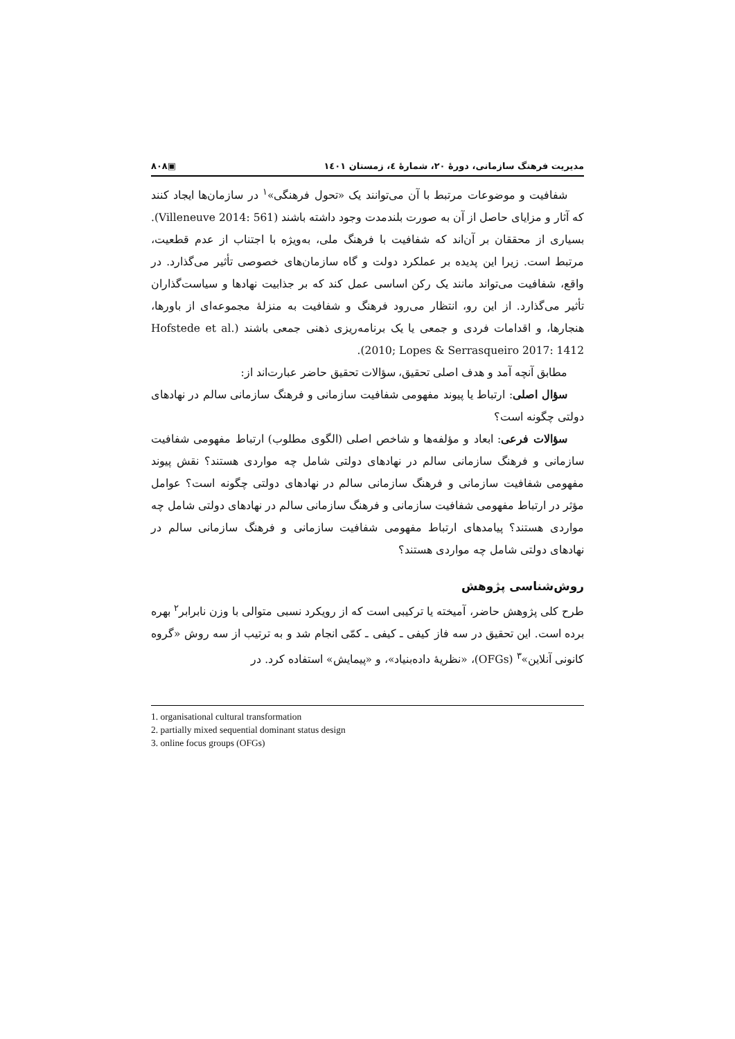مدیریت فرهنگ سازمانی، دورهٔ ۲۰، شمارهٔ ٤، زمستان ۱٤۰۱ ▣۸۰۸
شفافیت و موضوعات مرتبط با آن می‌توانند یک «تحول فرهنگی»<sup>۱</sup> در سازمان‌ها ایجاد کنند که آثار و مزایای حاصل از آن به صورت بلندمدت وجود داشته باشند (Villeneuve 2014: 561). بسیاری از محققان بر آن‌اند که شفافیت با فرهنگ ملی، به‌ویژه با اجتناب از عدم قطعیت، مرتبط است. زیرا این پدیده بر عملکرد دولت و گاه سازمان‌های خصوصی تأثیر می‌گذارد. در واقع، شفافیت می‌تواند مانند یک رکن اساسی عمل کند که بر جذابیت نهادها و سیاست‌گذاران تأثیر می‌گذارد. از این رو، انتظار می‌رود فرهنگ و شفافیت به منزلهٔ مجموعه‌ای از باورها، هنجارها، و اقدامات فردی و جمعی یا یک برنامه‌ریزی ذهنی جمعی باشند (Hofstede et al. 2010; Lopes & Serrasqueiro 2017: 1412).
مطابق آنچه آمد و هدف اصلی تحقیق، سؤالات تحقیق حاضر عبارت‌اند از:
سؤال اصلی: ارتباط یا پیوند مفهومی شفافیت سازمانی و فرهنگ سازمانی سالم در نهادهای دولتی چگونه است؟
سؤالات فرعی: ابعاد و مؤلفه‌ها و شاخص اصلی (الگوی مطلوب) ارتباط مفهومی شفافیت سازمانی و فرهنگ سازمانی سالم در نهادهای دولتی شامل چه مواردی هستند؟ نقش پیوند مفهومی شفافیت سازمانی و فرهنگ سازمانی سالم در نهادهای دولتی چگونه است؟ عوامل مؤثر در ارتباط مفهومی شفافیت سازمانی و فرهنگ سازمانی سالم در نهادهای دولتی شامل چه مواردی هستند؟ پیامدهای ارتباط مفهومی شفافیت سازمانی و فرهنگ سازمانی سالم در نهادهای دولتی شامل چه مواردی هستند؟
روش‌شناسی پژوهش
طرح کلی پژوهش حاضر، آمیخته یا ترکیبی است که از رویکرد نسبی متوالی با وزن نابرابر<sup>۲</sup> بهره برده است. این تحقیق در سه فاز کیفی ـ کیفی ـ کمّی انجام شد و به ترتیب از سه روش «گروه کانونی آنلاین»<sup>۳</sup> (OFGs)، «نظریهٔ داده‌بنیاد»، و «پیمایش» استفاده کرد. در
1. organisational cultural transformation
2. partially mixed sequential dominant status design
3. online focus groups (OFGs)